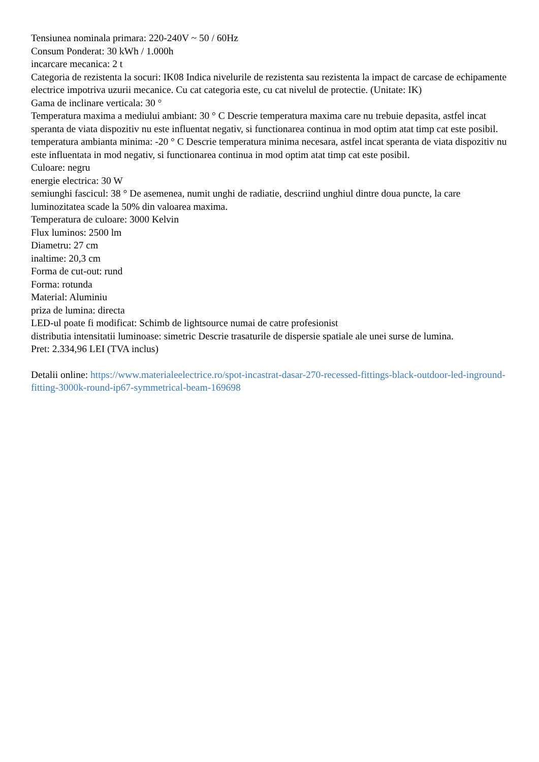Tensiunea nominala primara: 220-240V ~ 50 / 60Hz
Consum Ponderat: 30 kWh / 1.000h
incarcare mecanica: 2 t
Categoria de rezistenta la socuri: IK08 Indica nivelurile de rezistenta sau rezistenta la impact de carcase de echipamente electrice impotriva uzurii mecanice. Cu cat categoria este, cu cat nivelul de protectie. (Unitate: IK)
Gama de inclinare verticala: 30 °
Temperatura maxima a mediului ambiant: 30 ° C Descrie temperatura maxima care nu trebuie depasita, astfel incat speranta de viata dispozitiv nu este influentat negativ, si functionarea continua in mod optim atat timp cat este posibil.
temperatura ambianta minima: -20 ° C Descrie temperatura minima necesara, astfel incat speranta de viata dispozitiv nu este influentata in mod negativ, si functionarea continua in mod optim atat timp cat este posibil.
Culoare: negru
energie electrica: 30 W
semiunghi fascicul: 38 ° De asemenea, numit unghi de radiatie, descriind unghiul dintre doua puncte, la care luminozitatea scade la 50% din valoarea maxima.
Temperatura de culoare: 3000 Kelvin
Flux luminos: 2500 lm
Diametru: 27 cm
inaltime: 20,3 cm
Forma de cut-out: rund
Forma: rotunda
Material: Aluminiu
priza de lumina: directa
LED-ul poate fi modificat: Schimb de lightsource numai de catre profesionist
distributia intensitatii luminoase: simetric Descrie trasaturile de dispersie spatiale ale unei surse de lumina.
Pret: 2.334,96 LEI (TVA inclus)
Detalii online: https://www.materialeelectrice.ro/spot-incastrat-dasar-270-recessed-fittings-black-outdoor-led-inground-fitting-3000k-round-ip67-symmetrical-beam-169698